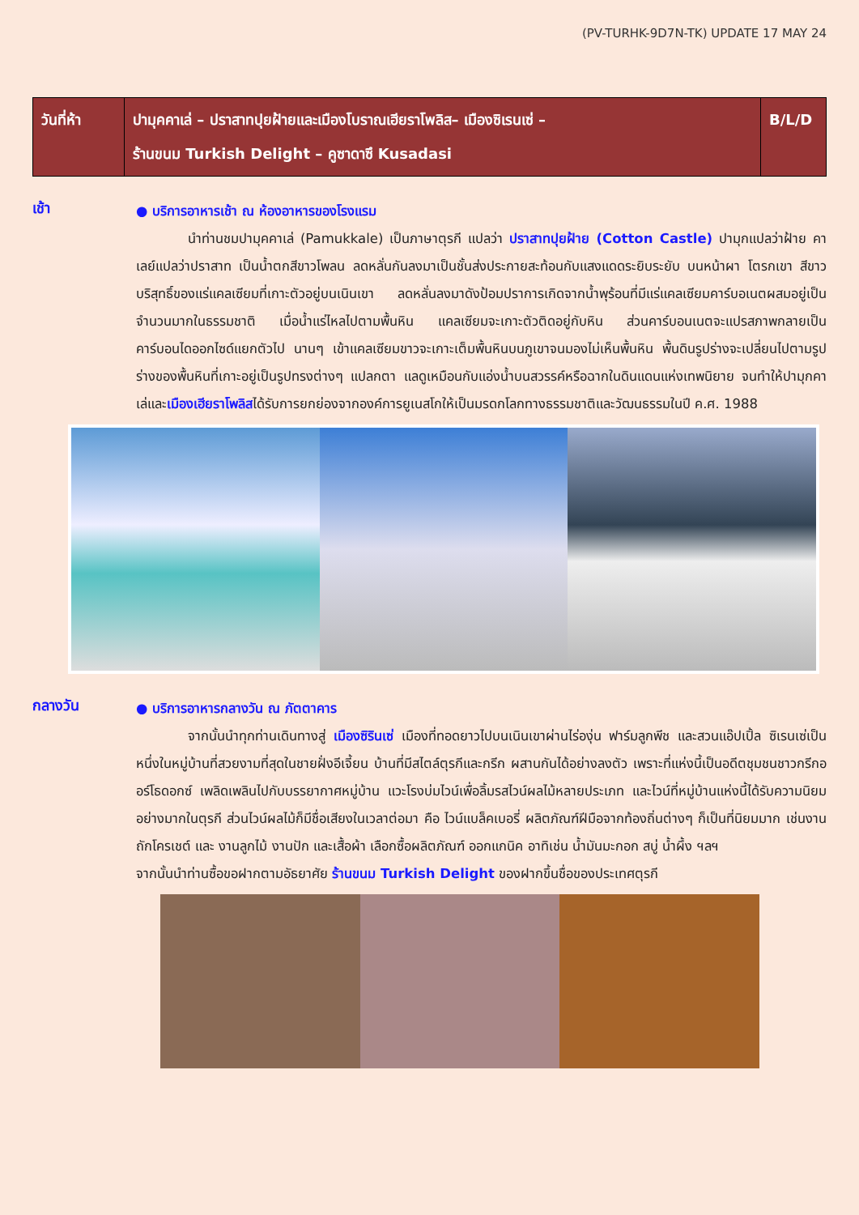(PV-TURHK-9D7N-TK) UPDATE 17 MAY 24
| วันที่ห้า | ปามุคคาเล่ – ปราสาทปุยฝ้ายและเมืองโบราณเฮียราโพลิส– เมืองซิเรนเซ่ – ร้านขนม Turkish Delight – คูซาดาซึ Kusadasi | B/L/D |
เช้า
● บริการอาหารเช้า ณ ห้องอาหารของโรงแรม
นำท่านชมปามุคคาเล่ (Pamukkale) เป็นภาษาตุรกี แปลว่า ปราสาทปุยฝ้าย (Cotton Castle) ปามุกแปลว่าฝ้าย คาเลย์แปลว่าปราสาท เป็นน้ำตกสีขาวโพลน ลดหลั่นกันลงมาเป็นชั้นส่งประกายสะท้อนกับแสงแดดระยิบระยับ บนหน้าผา โตรกเขา สีขาวบริสุทธิ์ของแร่แคลเซียมที่เกาะตัวอยู่บนเนินเขา ลดหลั่นลงมาดังป้อมปราการเกิดจากน้ำพุร้อนที่มีแร่แคลเซียมคาร์บอเนตผสมอยู่เป็นจำนวนมากในธรรมชาติ เมื่อน้ำแร่ไหลไปตามพื้นหิน แคลเซียมจะเกาะตัวติดอยู่กับหิน ส่วนคาร์บอนเนตจะแปรสภาพกลายเป็นคาร์บอนไดออกไซด์แยกตัวไป นานๆ เข้าแคลเซียมขาวจะเกาะเต็มพื้นหินบนภูเขาจนมองไม่เห็นพื้นหิน พื้นดินรูปร่างจะเปลี่ยนไปตามรูปร่างของพื้นหินที่เกาะอยู่เป็นรูปทรงต่างๆ แปลกตา แลดูเหมือนกับแอ่งน้ำบนสวรรค์หรือฉากในดินแดนแห่งเทพนิยาย จนทำให้ปามุกคาเล่และเมืองเฮียราโพลิสได้รับการยกย่องจากองค์การยูเนสโกให้เป็นมรดกโลกทางธรรมชาติและวัฒนธรรมในปี ค.ศ. 1988
กลางวัน
● บริการอาหารกลางวัน ณ ภัตตาคาร
จากนั้นนำทุกท่านเดินทางสู่ เมืองซิรินเซ่ เมืองที่ทอดยาวไปบนเนินเขาผ่านไร่องุ่น ฟาร์มลูกพีช และสวนแอ๊ปเปิ้ล ซิเรนเซ่เป็นหนึ่งในหมู่บ้านที่สวยงามที่สุดในชายฝั่งอีเจี้ยน บ้านที่มีสไตล์ตุรกีและกรีก ผสานกันได้อย่างลงตัว เพราะที่แห่งนี้เป็นอดีตชุมชนชาวกรีกออร์โธดอกซ์ เพลิดเพลินไปกับบรรยากาศหมู่บ้าน แวะโรงบ่มไวน์เพื่อลิ้มรสไวน์ผลไม้หลายประเภท และไวน์ที่หมู่บ้านแห่งนี้ได้รับความนิยมอย่างมากในตุรกี ส่วนไวน์ผลไม้ก็มีชื่อเสียงในเวลาต่อมา คือ ไวน์แบล็คเบอรี่ ผลิตภัณฑ์ฝีมือจากท้องถิ่นต่างๆ ก็เป็นที่นิยมมาก เช่นงานถักโครเชต์ และ งานลูกไม้ งานปัก และเสื้อผ้า เลือกซื้อผลิตภัณฑ์ ออกแกนิค อาทิเช่น น้ำมันมะกอก สบู่ น้ำผึ้ง ฯลฯ
จากนั้นนำท่านซื้อขอฝากตามอัธยาศัย ร้านขนม Turkish Delight ของฝากขึ้นชื่อของประเทศตุรกี